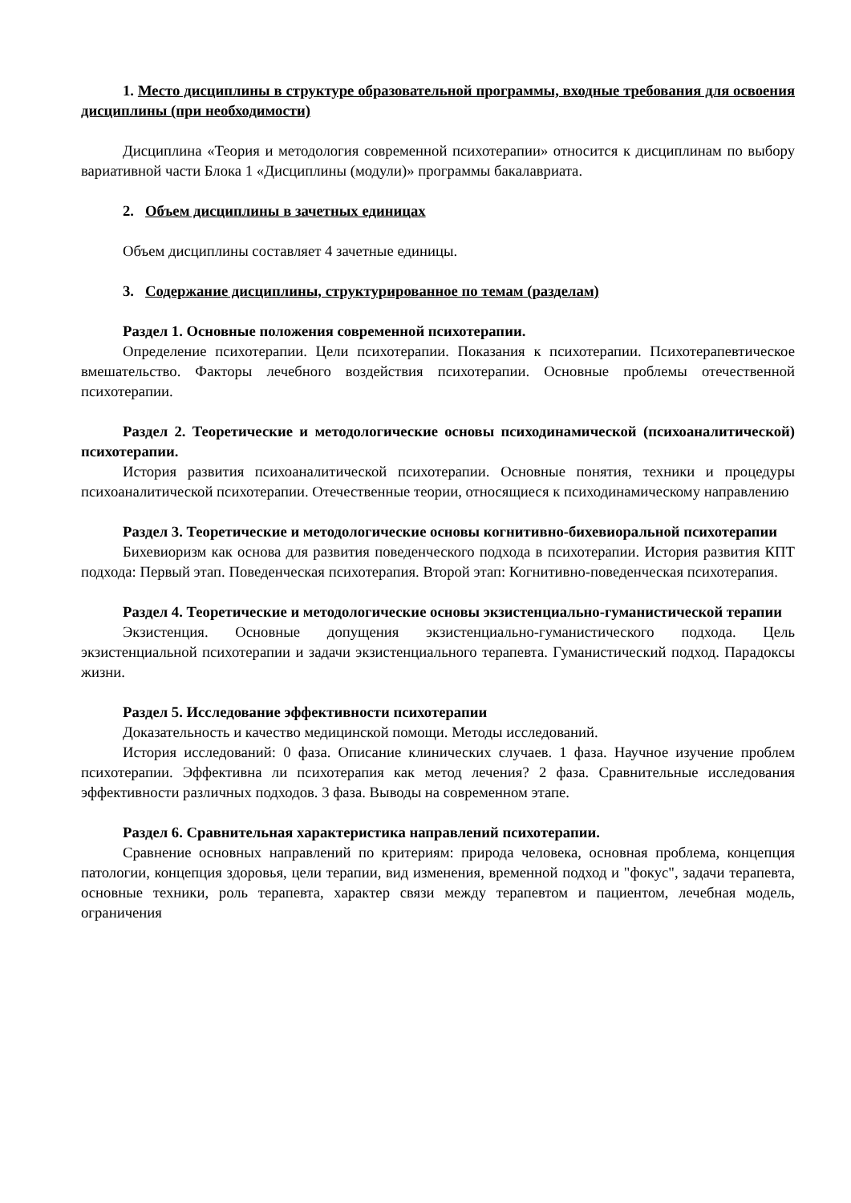1. Место дисциплины в структуре образовательной программы, входные требования для освоения дисциплины (при необходимости)
Дисциплина «Теория и методология современной психотерапии» относится к дисциплинам по выбору вариативной части Блока 1 «Дисциплины (модули)» программы бакалавриата.
2. Объем дисциплины в зачетных единицах
Объем дисциплины составляет 4 зачетные единицы.
3. Содержание дисциплины, структурированное по темам (разделам)
Раздел 1. Основные положения современной психотерапии.
Определение психотерапии. Цели психотерапии. Показания к психотерапии. Психотерапевтическое вмешательство. Факторы лечебного воздействия психотерапии. Основные проблемы отечественной психотерапии.
Раздел 2. Теоретические и методологические основы психодинамической (психоаналитической) психотерапии.
История развития психоаналитической психотерапии. Основные понятия, техники и процедуры психоаналитической психотерапии. Отечественные теории, относящиеся к психодинамическому направлению
Раздел 3. Теоретические и методологические основы когнитивно-бихевиоральной психотерапии
Бихевиоризм как основа для развития поведенческого подхода в психотерапии. История развития КПТ подхода: Первый этап. Поведенческая психотерапия. Второй этап: Когнитивно-поведенческая психотерапия.
Раздел 4. Теоретические и методологические основы экзистенциально-гуманистической терапии
Экзистенция. Основные допущения экзистенциально-гуманистического подхода. Цель экзистенциальной психотерапии и задачи экзистенциального терапевта. Гуманистический подход. Парадоксы жизни.
Раздел 5. Исследование эффективности психотерапии
Доказательность и качество медицинской помощи. Методы исследований.
История исследований: 0 фаза. Описание клинических случаев. 1 фаза. Научное изучение проблем психотерапии. Эффективна ли психотерапия как метод лечения? 2 фаза. Сравнительные исследования эффективности различных подходов. 3 фаза. Выводы на современном этапе.
Раздел 6. Сравнительная характеристика направлений психотерапии.
Сравнение основных направлений по критериям: природа человека, основная проблема, концепция патологии, концепция здоровья, цели терапии, вид изменения, временной подход и "фокус", задачи терапевта, основные техники, роль терапевта, характер связи между терапевтом и пациентом, лечебная модель, ограничения